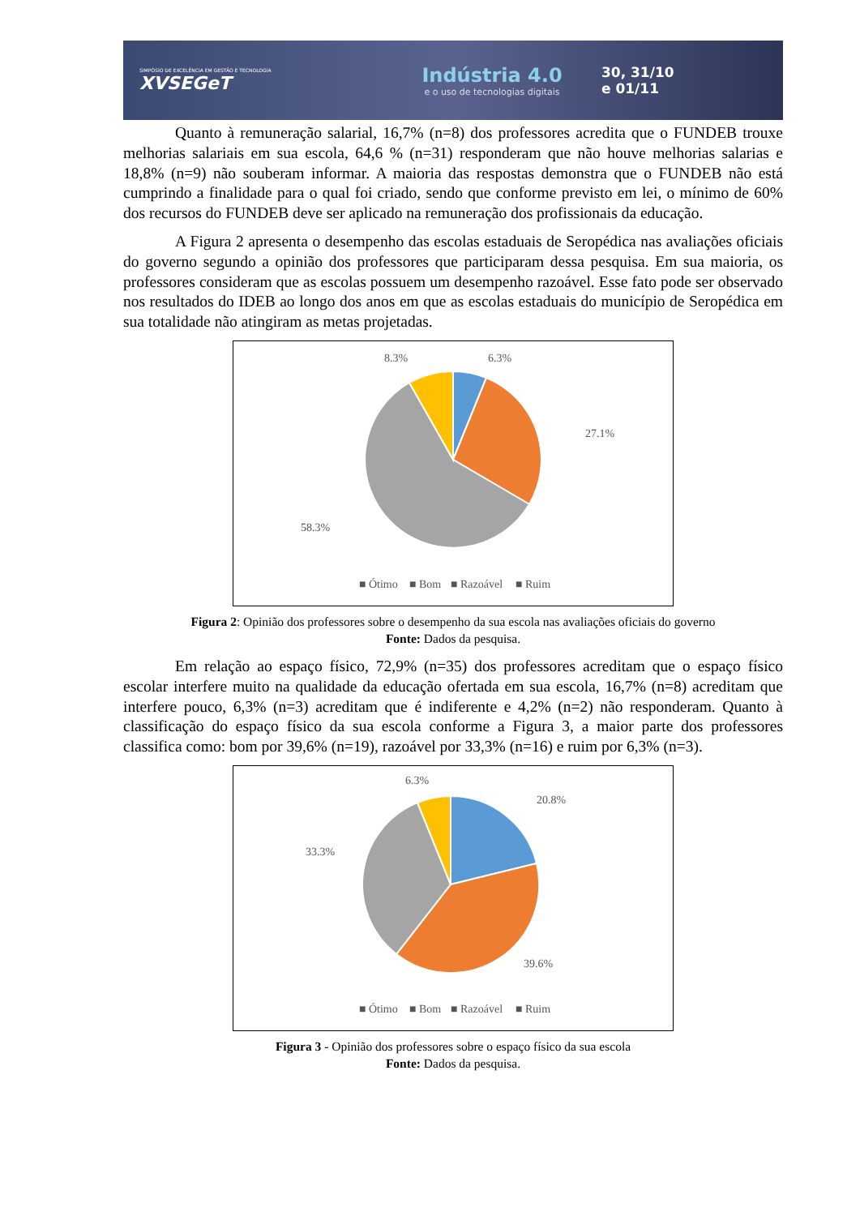SIMPÓSIO DE EXCELÊNCIA EM GESTÃO E TECNOLOGIA
XVSEGeT
Indústria 4.0
e o uso de tecnologias digitais
30, 31/10
e 01/11
Quanto à remuneração salarial, 16,7% (n=8) dos professores acredita que o FUNDEB trouxe melhorias salariais em sua escola, 64,6 % (n=31) responderam que não houve melhorias salarias e 18,8% (n=9) não souberam informar. A maioria das respostas demonstra que o FUNDEB não está cumprindo a finalidade para o qual foi criado, sendo que conforme previsto em lei, o mínimo de 60% dos recursos do FUNDEB deve ser aplicado na remuneração dos profissionais da educação.
A Figura 2 apresenta o desempenho das escolas estaduais de Seropédica nas avaliações oficiais do governo segundo a opinião dos professores que participaram dessa pesquisa. Em sua maioria, os professores consideram que as escolas possuem um desempenho razoável. Esse fato pode ser observado nos resultados do IDEB ao longo dos anos em que as escolas estaduais do município de Seropédica em sua totalidade não atingiram as metas projetadas.
8.3%
6.3%
27.1%
58.3%
■ Ótimo
■ Bom
■ Razoável
■ Ruim
Figura 2: Opinião dos professores sobre o desempenho da sua escola nas avaliações oficiais do governo
Fonte: Dados da pesquisa.
Em relação ao espaço físico, 72,9% (n=35) dos professores acreditam que o espaço físico escolar interfere muito na qualidade da educação ofertada em sua escola, 16,7% (n=8) acreditam que interfere pouco, 6,3% (n=3) acreditam que é indiferente e 4,2% (n=2) não responderam. Quanto à classificação do espaço físico da sua escola conforme a Figura 3, a maior parte dos professores classifica como: bom por 39,6% (n=19), razoável por 33,3% (n=16) e ruim por 6,3% (n=3).
6.3%
20.8%
33.3%
39.6%
■ Ótimo
■ Bom
■ Razoável
■ Ruim
Figura 3 - Opinião dos professores sobre o espaço físico da sua escola
Fonte: Dados da pesquisa.